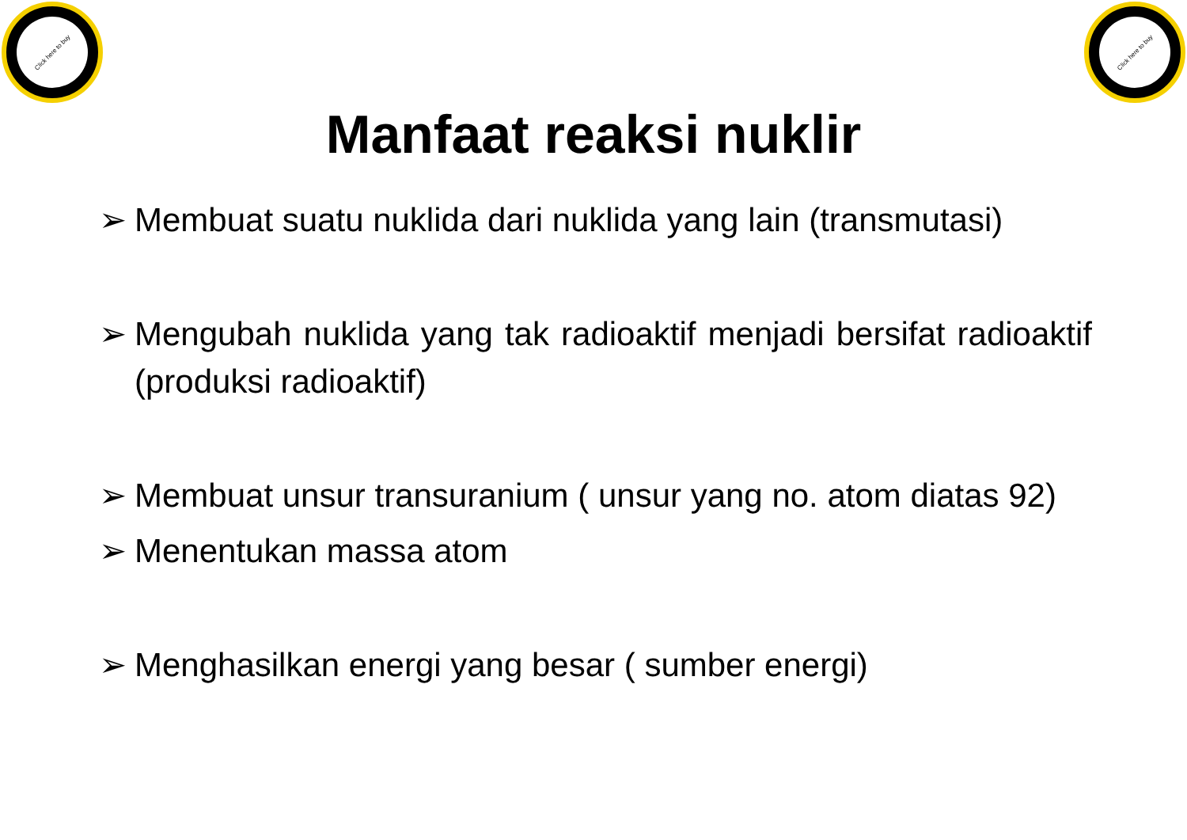Click here to buy Click here to buy
Manfaat reaksi nuklir
➢ Membuat suatu nuklida dari nuklida yang lain (transmutasi)
➢ Mengubah nuklida yang tak radioaktif menjadi bersifat radioaktif (produksi radioaktif)
➢ Membuat unsur transuranium ( unsur yang no. atom diatas 92)
➢ Menentukan massa atom
➢ Menghasilkan energi yang besar ( sumber energi)